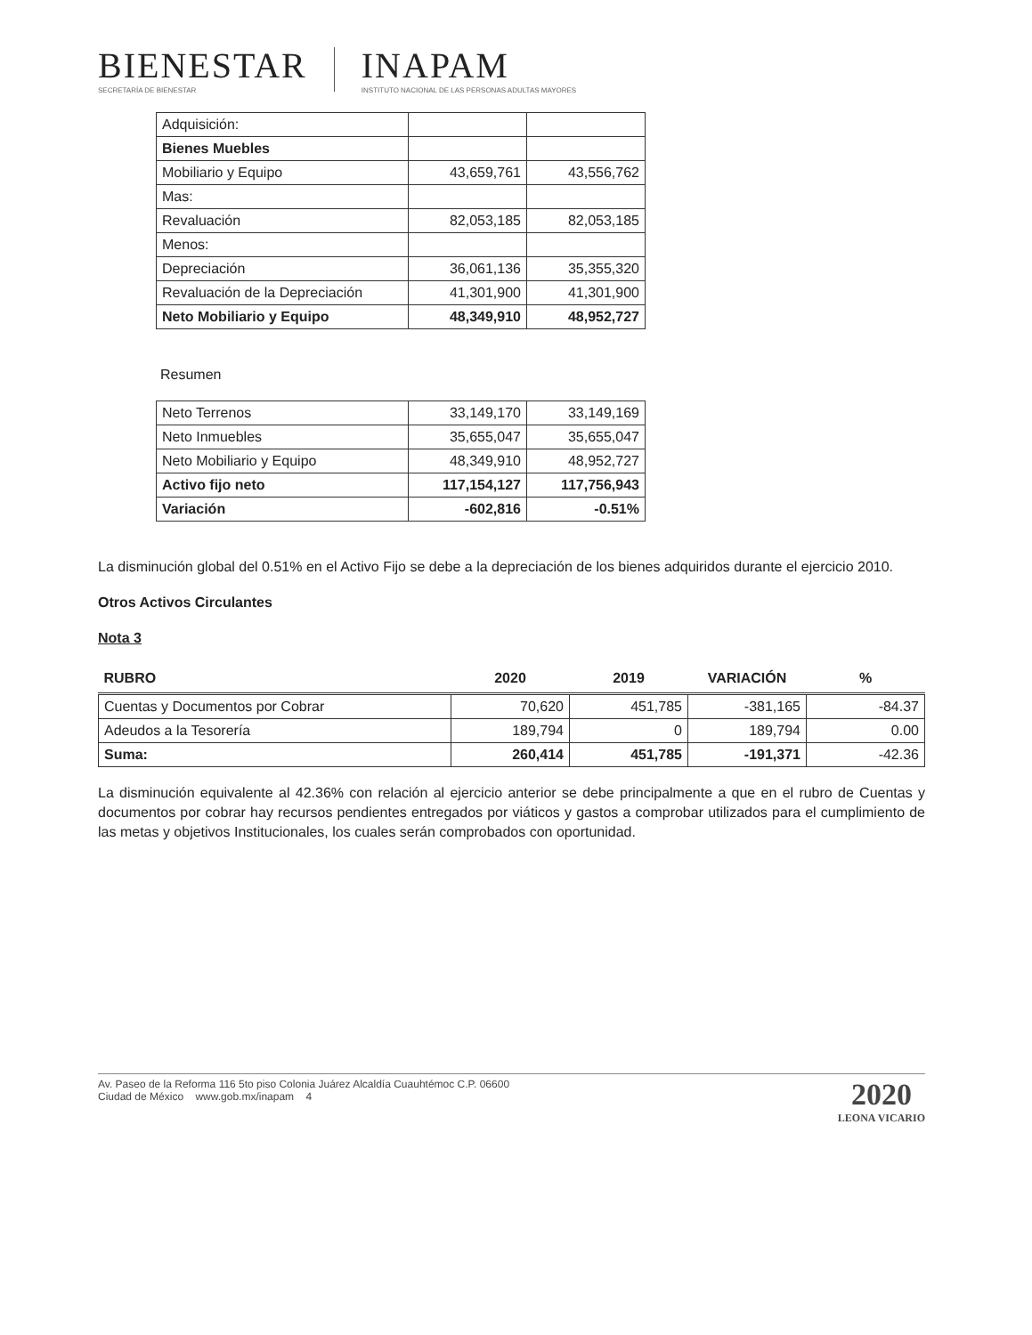BIENESTAR
SECRETARÍA DE BIENESTAR
INAPAM
INSTITUTO NACIONAL DE LAS PERSONAS ADULTAS MAYORES
| Adquisición: | | |
| Bienes Muebles | | |
| Mobiliario y Equipo | 43,659,761 | 43,556,762 |
| Mas: | | |
| Revaluación | 82,053,185 | 82,053,185 |
| Menos: | | |
| Depreciación | 36,061,136 | 35,355,320 |
| Revaluación de la Depreciación | 41,301,900 | 41,301,900 |
| Neto Mobiliario y Equipo | 48,349,910 | 48,952,727 |
Resumen
| Neto Terrenos | 33,149,170 | 33,149,169 |
| Neto Inmuebles | 35,655,047 | 35,655,047 |
| Neto Mobiliario y Equipo | 48,349,910 | 48,952,727 |
| Activo fijo neto | 117,154,127 | 117,756,943 |
| Variación | -602,816 | -0.51% |
La disminución global del 0.51% en el Activo Fijo se debe a la depreciación de los bienes adquiridos durante el ejercicio 2010.
Otros Activos Circulantes
Nota 3
| RUBRO | 2020 | 2019 | VARIACIÓN | % |
| --- | --- | --- | --- | --- |
| Cuentas y Documentos por Cobrar | 70,620 | 451,785 | -381,165 | -84.37 |
| Adeudos a la Tesorería | 189,794 | 0 | 189,794 | 0.00 |
| Suma: | 260,414 | 451,785 | -191,371 | -42.36 |
La disminución equivalente al 42.36% con relación al ejercicio anterior se debe principalmente a que en el rubro de Cuentas y documentos por cobrar hay recursos pendientes entregados por viáticos y gastos a comprobar utilizados para el cumplimiento de las metas y objetivos Institucionales, los cuales serán comprobados con oportunidad.
Av. Paseo de la Reforma 116 5to piso Colonia Juárez Alcaldía Cuauhtémoc C.P. 06600
Ciudad de México www.gob.mx/inapam 4
2020
LEONA VICARIO